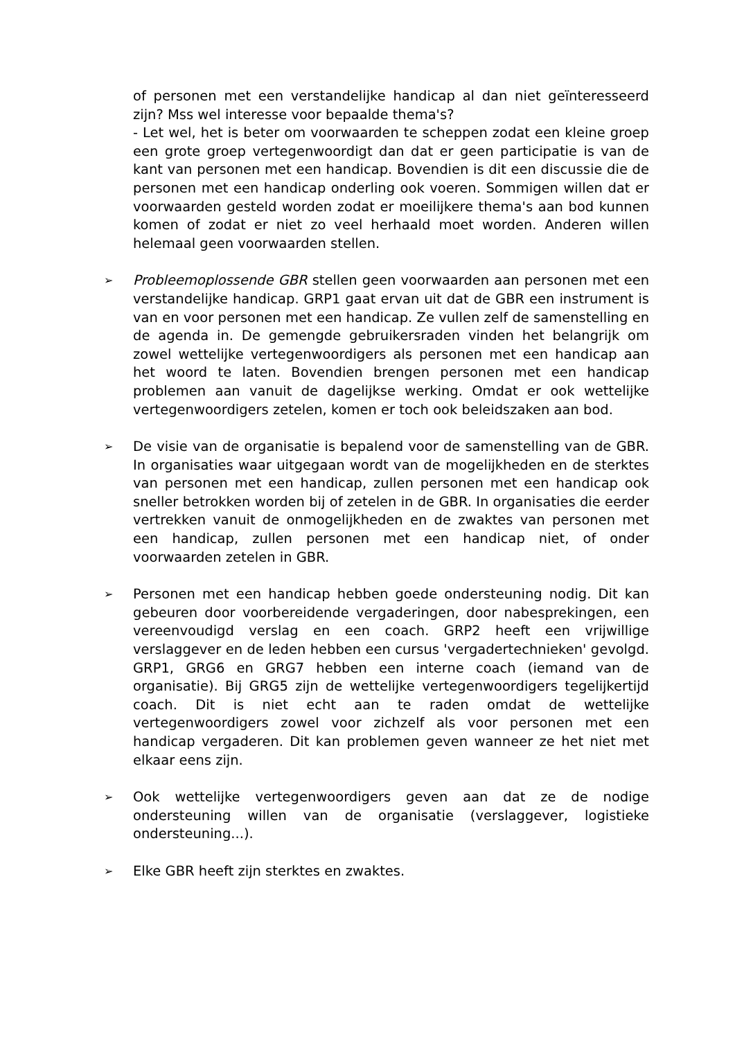of personen met een verstandelijke handicap al dan niet geïnteresseerd zijn? Mss wel interesse voor bepaalde thema's?
- Let wel, het is beter om voorwaarden te scheppen zodat een kleine groep een grote groep vertegenwoordigt dan dat er geen participatie is van de kant van personen met een handicap. Bovendien is dit een discussie die de personen met een handicap onderling ook voeren. Sommigen willen dat er voorwaarden gesteld worden zodat er moeilijkere thema's aan bod kunnen komen of zodat er niet zo veel herhaald moet worden. Anderen willen helemaal geen voorwaarden stellen.
➢
Probleemoplossende GBR stellen geen voorwaarden aan personen met een verstandelijke handicap. GRP1 gaat ervan uit dat de GBR een instrument is van en voor personen met een handicap. Ze vullen zelf de samenstelling en de agenda in. De gemengde gebruikersraden vinden het belangrijk om zowel wettelijke vertegenwoordigers als personen met een handicap aan het woord te laten. Bovendien brengen personen met een handicap problemen aan vanuit de dagelijkse werking. Omdat er ook wettelijke vertegenwoordigers zetelen, komen er toch ook beleidszaken aan bod.
➢
De visie van de organisatie is bepalend voor de samenstelling van de GBR. In organisaties waar uitgegaan wordt van de mogelijkheden en de sterktes van personen met een handicap, zullen personen met een handicap ook sneller betrokken worden bij of zetelen in de GBR. In organisaties die eerder vertrekken vanuit de onmogelijkheden en de zwaktes van personen met een handicap, zullen personen met een handicap niet, of onder voorwaarden zetelen in GBR.
➢
Personen met een handicap hebben goede ondersteuning nodig. Dit kan gebeuren door voorbereidende vergaderingen, door nabesprekingen, een vereenvoudigd verslag en een coach. GRP2 heeft een vrijwillige verslaggever en de leden hebben een cursus 'vergadertechnieken' gevolgd. GRP1, GRG6 en GRG7 hebben een interne coach (iemand van de organisatie). Bij GRG5 zijn de wettelijke vertegenwoordigers tegelijkertijd coach. Dit is niet echt aan te raden omdat de wettelijke vertegenwoordigers zowel voor zichzelf als voor personen met een handicap vergaderen. Dit kan problemen geven wanneer ze het niet met elkaar eens zijn.
➢
Ook wettelijke vertegenwoordigers geven aan dat ze de nodige ondersteuning willen van de organisatie (verslaggever, logistieke ondersteuning...).
➢
Elke GBR heeft zijn sterktes en zwaktes.